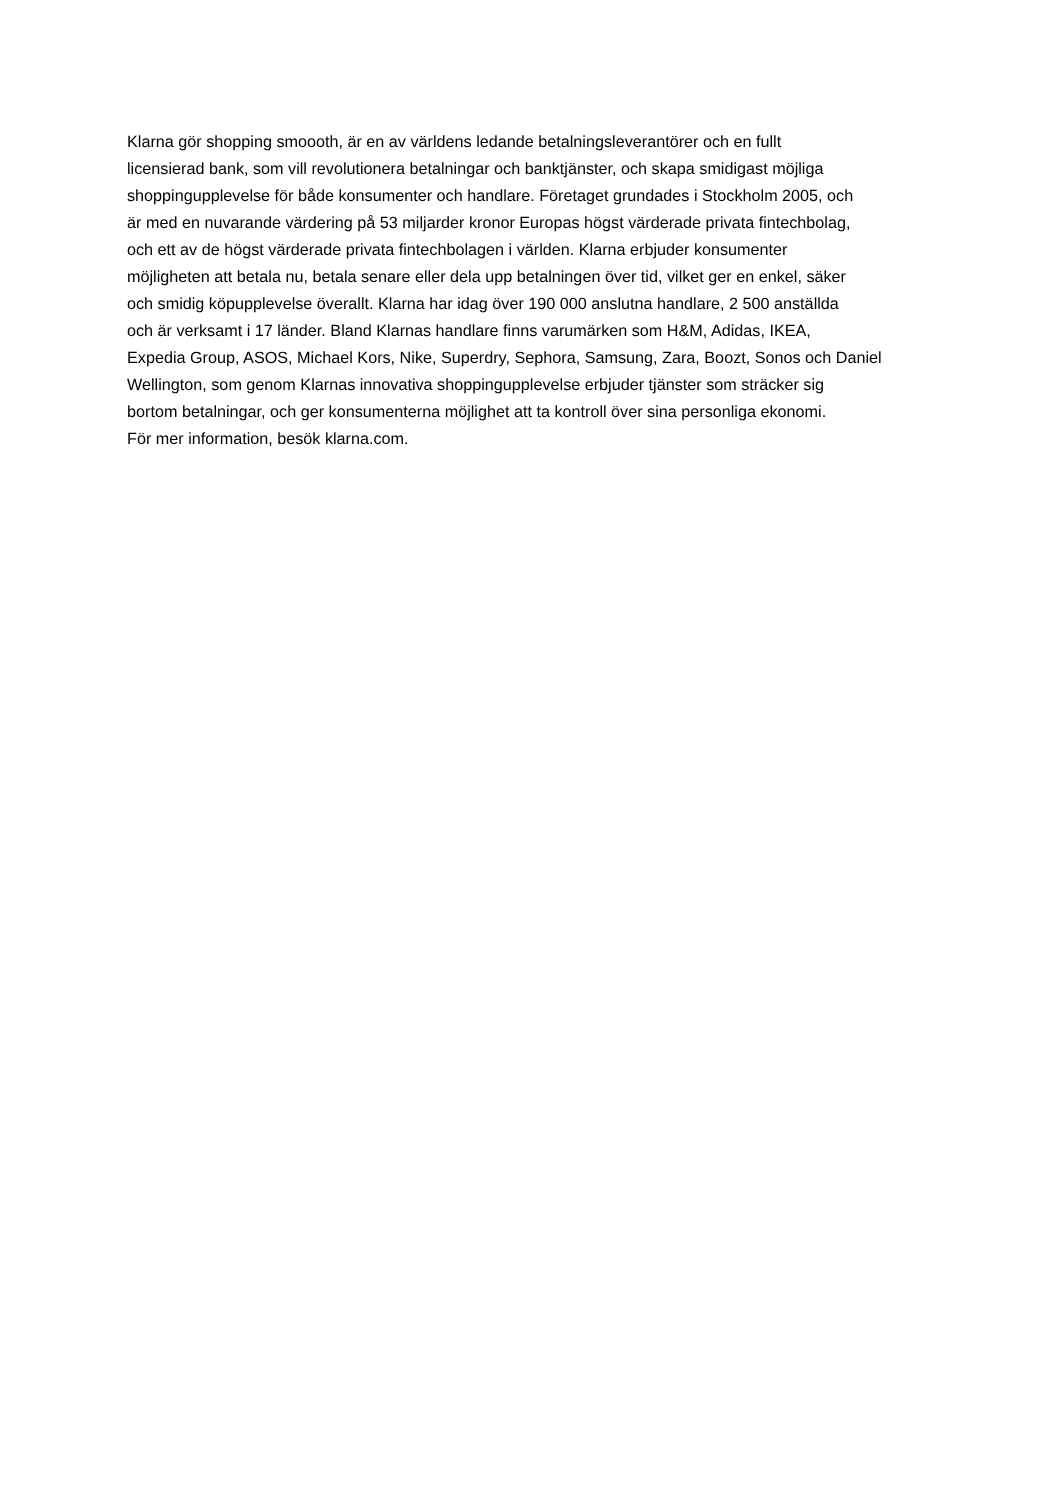Klarna gör shopping smoooth, är en av världens ledande betalningsleverantörer och en fullt
licensierad bank, som vill revolutionera betalningar och banktjänster, och skapa smidigast möjliga
shoppingupplevelse för både konsumenter och handlare. Företaget grundades i Stockholm 2005, och
är med en nuvarande värdering på 53 miljarder kronor Europas högst värderade privata fintechbolag,
och ett av de högst värderade privata fintechbolagen i världen. Klarna erbjuder konsumenter
möjligheten att betala nu, betala senare eller dela upp betalningen över tid, vilket ger en enkel, säker
och smidig köpupplevelse överallt. Klarna har idag över 190 000 anslutna handlare, 2 500 anställda
och är verksamt i 17 länder. Bland Klarnas handlare finns varumärken som H&M, Adidas, IKEA,
Expedia Group, ASOS, Michael Kors, Nike, Superdry, Sephora, Samsung, Zara, Boozt, Sonos och Daniel
Wellington, som genom Klarnas innovativa shoppingupplevelse erbjuder tjänster som sträcker sig
bortom betalningar, och ger konsumenterna möjlighet att ta kontroll över sina personliga ekonomi.
För mer information, besök klarna.com.